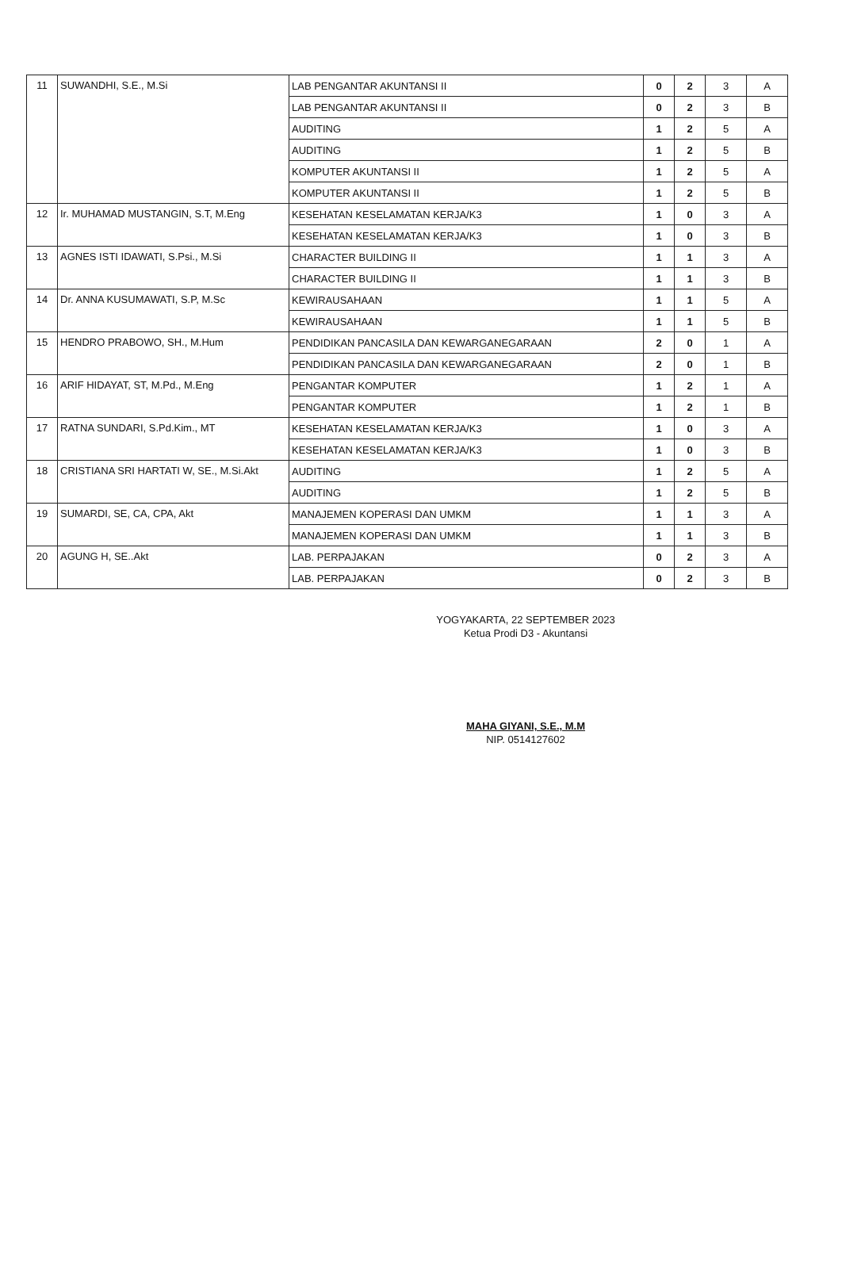| 11 | SUWANDHI, S.E., M.Si | LAB PENGANTAR AKUNTANSI II | 0 | 2 | 3 | A |
| | | LAB PENGANTAR AKUNTANSI II | 0 | 2 | 3 | B |
| | | AUDITING | 1 | 2 | 5 | A |
| | | AUDITING | 1 | 2 | 5 | B |
| | | KOMPUTER AKUNTANSI II | 1 | 2 | 5 | A |
| | | KOMPUTER AKUNTANSI II | 1 | 2 | 5 | B |
| 12 | Ir. MUHAMAD MUSTANGIN, S.T, M.Eng | KESEHATAN KESELAMATAN KERJA/K3 | 1 | 0 | 3 | A |
| | | KESEHATAN KESELAMATAN KERJA/K3 | 1 | 0 | 3 | B |
| 13 | AGNES ISTI IDAWATI, S.Psi., M.Si | CHARACTER BUILDING II | 1 | 1 | 3 | A |
| | | CHARACTER BUILDING II | 1 | 1 | 3 | B |
| 14 | Dr. ANNA KUSUMAWATI, S.P, M.Sc | KEWIRAUSAHAAN | 1 | 1 | 5 | A |
| | | KEWIRAUSAHAAN | 1 | 1 | 5 | B |
| 15 | HENDRO PRABOWO, SH., M.Hum | PENDIDIKAN PANCASILA DAN KEWARGANEGARAAN | 2 | 0 | 1 | A |
| | | PENDIDIKAN PANCASILA DAN KEWARGANEGARAAN | 2 | 0 | 1 | B |
| 16 | ARIF HIDAYAT, ST, M.Pd., M.Eng | PENGANTAR KOMPUTER | 1 | 2 | 1 | A |
| | | PENGANTAR KOMPUTER | 1 | 2 | 1 | B |
| 17 | RATNA SUNDARI, S.Pd.Kim., MT | KESEHATAN KESELAMATAN KERJA/K3 | 1 | 0 | 3 | A |
| | | KESEHATAN KESELAMATAN KERJA/K3 | 1 | 0 | 3 | B |
| 18 | CRISTIANA SRI HARTATI W, SE., M.Si.Akt | AUDITING | 1 | 2 | 5 | A |
| | | AUDITING | 1 | 2 | 5 | B |
| 19 | SUMARDI, SE, CA, CPA, Akt | MANAJEMEN KOPERASI DAN UMKM | 1 | 1 | 3 | A |
| | | MANAJEMEN KOPERASI DAN UMKM | 1 | 1 | 3 | B |
| 20 | AGUNG H, SE..Akt | LAB. PERPAJAKAN | 0 | 2 | 3 | A |
| | | LAB. PERPAJAKAN | 0 | 2 | 3 | B |
YOGYAKARTA, 22 SEPTEMBER 2023
Ketua Prodi D3 - Akuntansi
MAHA GIYANI, S.E., M.M
NIP. 0514127602